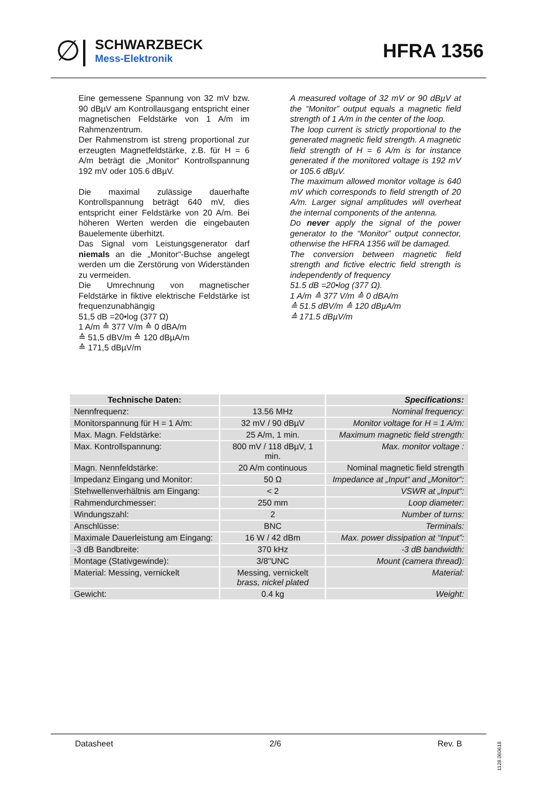∅|
SCHWARZBECK
Mess-Elektronik
HFRA 1356
Eine gemessene Spannung von 32 mV bzw. 90 dBµV am Kontrollausgang entspricht einer magnetischen Feldstärke von 1 A/m im Rahmenzentrum.
Der Rahmenstrom ist streng proportional zur erzeugten Magnetfeldstärke, z.B. für H = 6 A/m beträgt die „Monitor“ Kontrollspannung 192 mV oder 105.6 dBµV.
Die maximal zulässige dauerhafte Kontrollspannung beträgt 640 mV, dies entspricht einer Feldstärke von 20 A/m. Bei höheren Werten werden die eingebauten Bauelemente überhitzt.
Das Signal vom Leistungsgenerator darf niemals an die „Monitor“-Buchse angelegt werden um die Zerstörung von Widerständen zu vermeiden.
Die Umrechnung von magnetischer Feldstärke in fiktive elektrische Feldstärke ist frequenzunabhängig
51,5 dB =20•log (377 Ω)
1 A/m ≙ 377 V/m ≙ 0 dBA/m
≙ 51,5 dBV/m ≙ 120 dBµA/m
≙ 171,5 dBµV/m
A measured voltage of 32 mV or 90 dBµV at the “Monitor” output equals a magnetic field strength of 1 A/m in the center of the loop.
The loop current is strictly proportional to the generated magnetic field strength. A magnetic field strength of H = 6 A/m is for instance generated if the monitored voltage is 192 mV or 105.6 dBµV.
The maximum allowed monitor voltage is 640 mV which corresponds to field strength of 20 A/m. Larger signal amplitudes will overheat the internal components of the antenna.
Do never apply the signal of the power generator to the “Monitor” output connector, otherwise the HFRA 1356 will be damaged.
The conversion between magnetic field strength and fictive electric field strength is independently of frequency
51.5 dB =20•log (377 Ω).
1 A/m ≙ 377 V/m ≙ 0 dBA/m
≙ 51.5 dBV/m ≙ 120 dBµA/m
≙ 171.5 dBµV/m
| Technische Daten: | | Specifications: |
| --- | --- | --- |
| Nennfrequenz: | 13.56 MHz | Nominal frequency: |
| Monitorspannung für H = 1 A/m: | 32 mV / 90 dBµV | Monitor voltage for H = 1 A/m: |
| Max. Magn. Feldstärke: | 25 A/m, 1 min. | Maximum magnetic field strength: |
| Max. Kontrollspannung: | 800 mV / 118 dBµV, 1 min. | Max. monitor voltage : |
| Magn. Nennfeldstärke: | 20 A/m continuous | Nominal magnetic field strength |
| Impedanz Eingang und Monitor: | 50 Ω | Impedance at „Input“ and „Monitor“: |
| Stehwellenverhältnis am Eingang: | < 2 | VSWR at „Input“: |
| Rahmendurchmesser: | 250 mm | Loop diameter: |
| Windungszahl: | 2 | Number of turns: |
| Anschlüsse: | BNC | Terminals: |
| Maximale Dauerleistung am Eingang: | 16 W / 42 dBm | Max. power dissipation at “Input”: |
| -3 dB Bandbreite: | 370 kHz | -3 dB bandwidth: |
| Montage (Stativgewinde): | 3/8"UNC | Mount (camera thread): |
| Material: Messing, vernickelt | Messing, vernickelt brass, nickel plated | Material: |
| Gewicht: | 0.4 kg | Weight: |
Datasheet 2/6 Rev. B
1128.060618